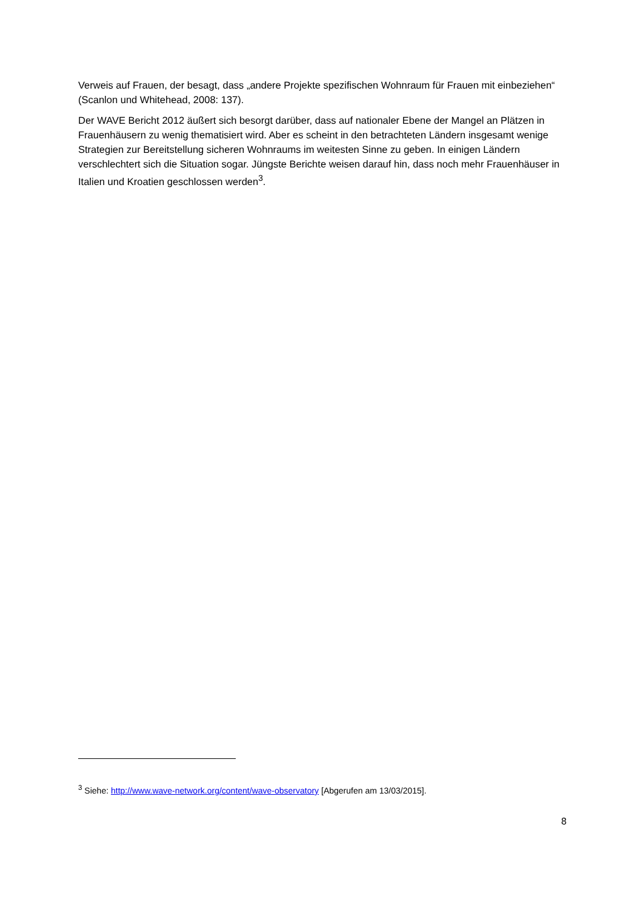Verweis auf Frauen, der besagt, dass „andere Projekte spezifischen Wohnraum für Frauen mit einbeziehen“ (Scanlon und Whitehead, 2008: 137).
Der WAVE Bericht 2012 äußert sich besorgt darüber, dass auf nationaler Ebene der Mangel an Plätzen in Frauenhäusern zu wenig thematisiert wird. Aber es scheint in den betrachteten Ländern insgesamt wenige Strategien zur Bereitstellung sicheren Wohnraums im weitesten Sinne zu geben. In einigen Ländern verschlechtert sich die Situation sogar. Jüngste Berichte weisen darauf hin, dass noch mehr Frauenhäuser in Italien und Kroatien geschlossen werden<sup>3</sup>.
<sup>3</sup> Siehe: http://www.wave-network.org/content/wave-observatory [Abgerufen am 13/03/2015].
8